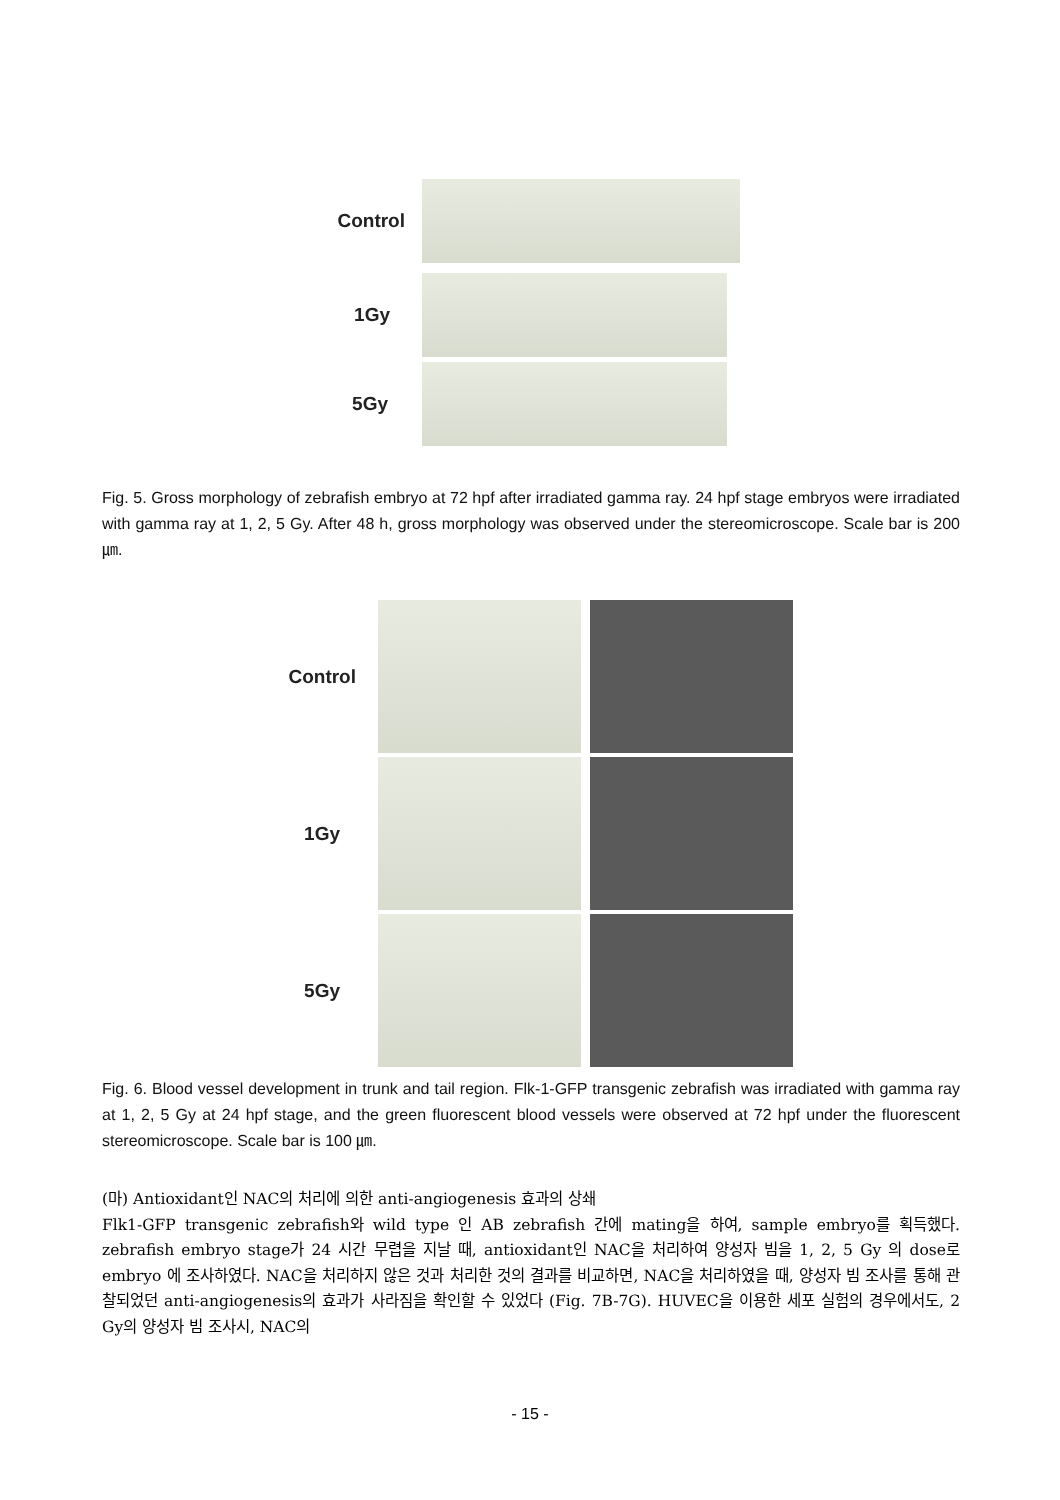Control
1Gy
5Gy
Fig. 5. Gross morphology of zebrafish embryo at 72 hpf after irradiated gamma ray. 24 hpf stage embryos were irradiated with gamma ray at 1, 2, 5 Gy. After 48 h, gross morphology was observed under the stereomicroscope. Scale bar is 200 ㎛.
Control
1Gy
5Gy
Fig. 6. Blood vessel development in trunk and tail region. Flk-1-GFP transgenic zebrafish was irradiated with gamma ray at 1, 2, 5 Gy at 24 hpf stage, and the green fluorescent blood vessels were observed at 72 hpf under the fluorescent stereomicroscope. Scale bar is 100 ㎛.
(마) Antioxidant인 NAC의 처리에 의한 anti-angiogenesis 효과의 상쇄
Flk1-GFP transgenic zebrafish와 wild type 인 AB zebrafish 간에 mating을 하여, sample embryo를 획득했다. zebrafish embryo stage가 24 시간 무렵을 지날 때, antioxidant인 NAC을 처리하여 양성자 빔을 1, 2, 5 Gy 의 dose로 embryo 에 조사하였다. NAC을 처리하지 않은 것과 처리한 것의 결과를 비교하면, NAC을 처리하였을 때, 양성자 빔 조사를 통해 관찰되었던 anti-angiogenesis의 효과가 사라짐을 확인할 수 있었다 (Fig. 7B-7G). HUVEC을 이용한 세포 실험의 경우에서도, 2 Gy의 양성자 빔 조사시, NAC의
- 15 -